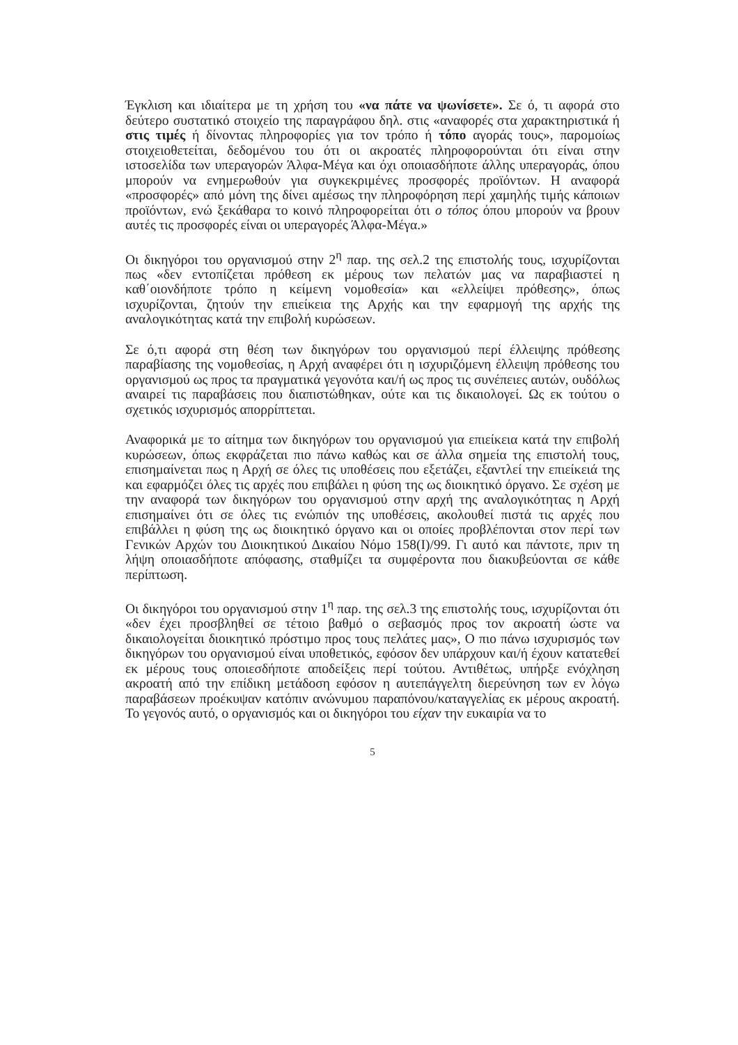Έγκλιση και ιδιαίτερα με τη χρήση του «να πάτε να ψωνίσετε». Σε ό, τι αφορά στο δεύτερο συστατικό στοιχείο της παραγράφου δηλ. στις «αναφορές στα χαρακτηριστικά ή στις τιμές ή δίνοντας πληροφορίες για τον τρόπο ή τόπο αγοράς τους», παρομοίως στοιχειοθετείται, δεδομένου του ότι οι ακροατές πληροφορούνται ότι είναι στην ιστοσελίδα των υπεραγορών Άλφα-Μέγα και όχι οποιασδήποτε άλλης υπεραγοράς, όπου μπορούν να ενημερωθούν για συγκεκριμένες προσφορές προϊόντων. Η αναφορά «προσφορές» από μόνη της δίνει αμέσως την πληροφόρηση περί χαμηλής τιμής κάποιων προϊόντων, ενώ ξεκάθαρα το κοινό πληροφορείται ότι ο τόπος όπου μπορούν να βρουν αυτές τις προσφορές είναι οι υπεραγορές Άλφα-Μέγα.»
Οι δικηγόροι του οργανισμού στην 2<sup>η</sup> παρ. της σελ.2 της επιστολής τους, ισχυρίζονται πως «δεν εντοπίζεται πρόθεση εκ μέρους των πελατών μας να παραβιαστεί η καθ΄οιονδήποτε τρόπο η κείμενη νομοθεσία» και «ελλείψει πρόθεσης», όπως ισχυρίζονται, ζητούν την επιείκεια της Αρχής και την εφαρμογή της αρχής της αναλογικότητας κατά την επιβολή κυρώσεων.
Σε ό,τι αφορά στη θέση των δικηγόρων του οργανισμού περί έλλειψης πρόθεσης παραβίασης της νομοθεσίας, η Αρχή αναφέρει ότι η ισχυριζόμενη έλλειψη πρόθεσης του οργανισμού ως προς τα πραγματικά γεγονότα και/ή ως προς τις συνέπειες αυτών, ουδόλως αναιρεί τις παραβάσεις που διαπιστώθηκαν, ούτε και τις δικαιολογεί. Ως εκ τούτου ο σχετικός ισχυρισμός απορρίπτεται.
Αναφορικά με το αίτημα των δικηγόρων του οργανισμού για επιείκεια κατά την επιβολή κυρώσεων, όπως εκφράζεται πιο πάνω καθώς και σε άλλα σημεία της επιστολή τους, επισημαίνεται πως η Αρχή σε όλες τις υποθέσεις που εξετάζει, εξαντλεί την επιείκειά της και εφαρμόζει όλες τις αρχές που επιβάλει η φύση της ως διοικητικό όργανο. Σε σχέση με την αναφορά των δικηγόρων του οργανισμού στην αρχή της αναλογικότητας η Αρχή επισημαίνει ότι σε όλες τις ενώπιόν της υποθέσεις, ακολουθεί πιστά τις αρχές που επιβάλλει η φύση της ως διοικητικό όργανο και οι οποίες προβλέπονται στον περί των Γενικών Αρχών του Διοικητικού Δικαίου Νόμο 158(Ι)/99. Γι αυτό και πάντοτε, πριν τη λήψη οποιασδήποτε απόφασης, σταθμίζει τα συμφέροντα που διακυβεύονται σε κάθε περίπτωση.
Οι δικηγόροι του οργανισμού στην 1<sup>η</sup> παρ. της σελ.3 της επιστολής τους, ισχυρίζονται ότι «δεν έχει προσβληθεί σε τέτοιο βαθμό ο σεβασμός προς τον ακροατή ώστε να δικαιολογείται διοικητικό πρόστιμο προς τους πελάτες μας», Ο πιο πάνω ισχυρισμός των δικηγόρων του οργανισμού είναι υποθετικός, εφόσον δεν υπάρχουν και/ή έχουν κατατεθεί εκ μέρους τους οποιεσδήποτε αποδείξεις περί τούτου. Αντιθέτως, υπήρξε ενόχληση ακροατή από την επίδικη μετάδοση εφόσον η αυτεπάγγελτη διερεύνηση των εν λόγω παραβάσεων προέκυψαν κατόπιν ανώνυμου παραπόνου/καταγγελίας εκ μέρους ακροατή. Το γεγονός αυτό, ο οργανισμός και οι δικηγόροι του είχαν την ευκαιρία να το
5